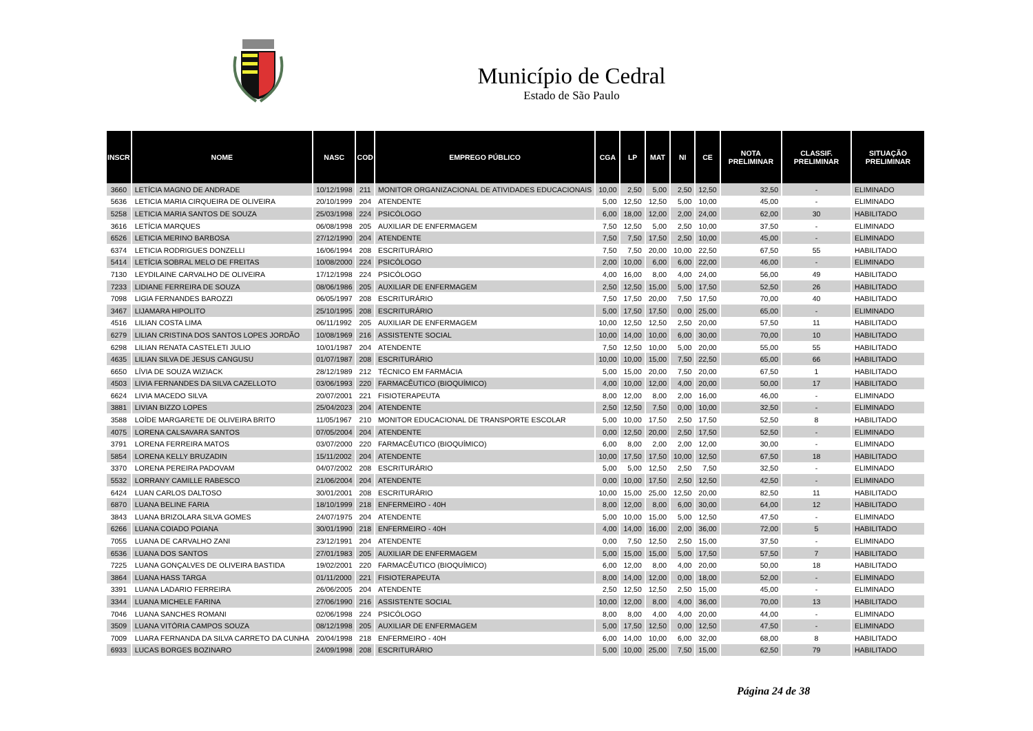Município de Cedral
Estado de São Paulo
| INSCR | NOME | NASC | COD | EMPREGO PÚBLICO | CGA | LP | MAT | NI | CE | NOTA PRELIMINAR | CLASSIF. PRELIMINAR | SITUAÇÃO PRELIMINAR |
| --- | --- | --- | --- | --- | --- | --- | --- | --- | --- | --- | --- | --- |
| 3660 | LETÍCIA MAGNO DE ANDRADE | 10/12/1998 | 211 | MONITOR ORGANIZACIONAL DE ATIVIDADES EDUCACIONAIS | 10,00 | 2,50 | 5,00 | 2,50 | 12,50 | 32,50 | - | ELIMINADO |
| 5636 | LETICIA MARIA CIRQUEIRA DE OLIVEIRA | 20/10/1999 | 204 | ATENDENTE | 5,00 | 12,50 | 12,50 | 5,00 | 10,00 | 45,00 | - | ELIMINADO |
| 5258 | LETICIA MARIA SANTOS DE SOUZA | 25/03/1998 | 224 | PSICÓLOGO | 6,00 | 18,00 | 12,00 | 2,00 | 24,00 | 62,00 | 30 | HABILITADO |
| 3616 | LETÍCIA MARQUES | 06/08/1998 | 205 | AUXILIAR DE ENFERMAGEM | 7,50 | 12,50 | 5,00 | 2,50 | 10,00 | 37,50 | - | ELIMINADO |
| 6526 | LETICIA MERINO BARBOSA | 27/12/1990 | 204 | ATENDENTE | 7,50 | 7,50 | 17,50 | 2,50 | 10,00 | 45,00 | - | ELIMINADO |
| 6374 | LETICIA RODRIGUES DONZELLI | 16/06/1994 | 208 | ESCRITURÁRIO | 7,50 | 7,50 | 20,00 | 10,00 | 22,50 | 67,50 | 55 | HABILITADO |
| 5414 | LETÍCIA SOBRAL MELO DE FREITAS | 10/08/2000 | 224 | PSICÓLOGO | 2,00 | 10,00 | 6,00 | 6,00 | 22,00 | 46,00 | - | ELIMINADO |
| 7130 | LEYDILAINE CARVALHO DE OLIVEIRA | 17/12/1998 | 224 | PSICÓLOGO | 4,00 | 16,00 | 8,00 | 4,00 | 24,00 | 56,00 | 49 | HABILITADO |
| 7233 | LIDIANE FERREIRA DE SOUZA | 08/06/1986 | 205 | AUXILIAR DE ENFERMAGEM | 2,50 | 12,50 | 15,00 | 5,00 | 17,50 | 52,50 | 26 | HABILITADO |
| 7098 | LIGIA FERNANDES BAROZZI | 06/05/1997 | 208 | ESCRITURÁRIO | 7,50 | 17,50 | 20,00 | 7,50 | 17,50 | 70,00 | 40 | HABILITADO |
| 3467 | LIJAMARA HIPOLITO | 25/10/1995 | 208 | ESCRITURÁRIO | 5,00 | 17,50 | 17,50 | 0,00 | 25,00 | 65,00 | - | ELIMINADO |
| 4516 | LILIAN COSTA LIMA | 06/11/1992 | 205 | AUXILIAR DE ENFERMAGEM | 10,00 | 12,50 | 12,50 | 2,50 | 20,00 | 57,50 | 11 | HABILITADO |
| 6279 | LILIAN CRISTINA DOS SANTOS LOPES JORDÃO | 10/08/1969 | 216 | ASSISTENTE SOCIAL | 10,00 | 14,00 | 10,00 | 6,00 | 30,00 | 70,00 | 10 | HABILITADO |
| 6298 | LILIAN RENATA CASTELETI JULIO | 10/01/1987 | 204 | ATENDENTE | 7,50 | 12,50 | 10,00 | 5,00 | 20,00 | 55,00 | 55 | HABILITADO |
| 4635 | LILIAN SILVA DE JESUS CANGUSU | 01/07/1987 | 208 | ESCRITURÁRIO | 10,00 | 10,00 | 15,00 | 7,50 | 22,50 | 65,00 | 66 | HABILITADO |
| 6650 | LÍVIA DE SOUZA WIZIACK | 28/12/1989 | 212 | TÉCNICO EM FARMÁCIA | 5,00 | 15,00 | 20,00 | 7,50 | 20,00 | 67,50 | 1 | HABILITADO |
| 4503 | LIVIA FERNANDES DA SILVA CAZELLOTO | 03/06/1993 | 220 | FARMACÊUTICO (BIOQUÍMICO) | 4,00 | 10,00 | 12,00 | 4,00 | 20,00 | 50,00 | 17 | HABILITADO |
| 6624 | LIVIA MACEDO SILVA | 20/07/2001 | 221 | FISIOTERAPEUTA | 8,00 | 12,00 | 8,00 | 2,00 | 16,00 | 46,00 | - | ELIMINADO |
| 3881 | LIVIAN BIZZO LOPES | 25/04/2023 | 204 | ATENDENTE | 2,50 | 12,50 | 7,50 | 0,00 | 10,00 | 32,50 | - | ELIMINADO |
| 3588 | LOÍDE MARGARETE DE OLIVEIRA BRITO | 11/05/1967 | 210 | MONITOR EDUCACIONAL DE TRANSPORTE ESCOLAR | 5,00 | 10,00 | 17,50 | 2,50 | 17,50 | 52,50 | 8 | HABILITADO |
| 4075 | LORENA CALSAVARA SANTOS | 07/05/2004 | 204 | ATENDENTE | 0,00 | 12,50 | 20,00 | 2,50 | 17,50 | 52,50 | - | ELIMINADO |
| 3791 | LORENA FERREIRA MATOS | 03/07/2000 | 220 | FARMACÊUTICO (BIOQUÍMICO) | 6,00 | 8,00 | 2,00 | 2,00 | 12,00 | 30,00 | - | ELIMINADO |
| 5854 | LORENA KELLY BRUZADIN | 15/11/2002 | 204 | ATENDENTE | 10,00 | 17,50 | 17,50 | 10,00 | 12,50 | 67,50 | 18 | HABILITADO |
| 3370 | LORENA PEREIRA PADOVAM | 04/07/2002 | 208 | ESCRITURÁRIO | 5,00 | 5,00 | 12,50 | 2,50 | 7,50 | 32,50 | - | ELIMINADO |
| 5532 | LORRANY CAMILLE RABESCO | 21/06/2004 | 204 | ATENDENTE | 0,00 | 10,00 | 17,50 | 2,50 | 12,50 | 42,50 | - | ELIMINADO |
| 6424 | LUAN CARLOS DALTOSO | 30/01/2001 | 208 | ESCRITURÁRIO | 10,00 | 15,00 | 25,00 | 12,50 | 20,00 | 82,50 | 11 | HABILITADO |
| 6870 | LUANA BELINE FARIA | 18/10/1999 | 218 | ENFERMEIRO - 40H | 8,00 | 12,00 | 8,00 | 6,00 | 30,00 | 64,00 | 12 | HABILITADO |
| 3843 | LUANA BRIZOLARA SILVA GOMES | 24/07/1975 | 204 | ATENDENTE | 5,00 | 10,00 | 15,00 | 5,00 | 12,50 | 47,50 | - | ELIMINADO |
| 6266 | LUANA COIADO POIANA | 30/01/1990 | 218 | ENFERMEIRO - 40H | 4,00 | 14,00 | 16,00 | 2,00 | 36,00 | 72,00 | 5 | HABILITADO |
| 7055 | LUANA DE CARVALHO ZANI | 23/12/1991 | 204 | ATENDENTE | 0,00 | 7,50 | 12,50 | 2,50 | 15,00 | 37,50 | - | ELIMINADO |
| 6536 | LUANA DOS SANTOS | 27/01/1983 | 205 | AUXILIAR DE ENFERMAGEM | 5,00 | 15,00 | 15,00 | 5,00 | 17,50 | 57,50 | 7 | HABILITADO |
| 7225 | LUANA GONÇALVES DE OLIVEIRA BASTIDA | 19/02/2001 | 220 | FARMACÊUTICO (BIOQUÍMICO) | 6,00 | 12,00 | 8,00 | 4,00 | 20,00 | 50,00 | 18 | HABILITADO |
| 3864 | LUANA HASS TARGA | 01/11/2000 | 221 | FISIOTERAPEUTA | 8,00 | 14,00 | 12,00 | 0,00 | 18,00 | 52,00 | - | ELIMINADO |
| 3391 | LUANA LADARIO FERREIRA | 26/06/2005 | 204 | ATENDENTE | 2,50 | 12,50 | 12,50 | 2,50 | 15,00 | 45,00 | - | ELIMINADO |
| 3344 | LUANA MICHELE FARINA | 27/06/1990 | 216 | ASSISTENTE SOCIAL | 10,00 | 12,00 | 8,00 | 4,00 | 36,00 | 70,00 | 13 | HABILITADO |
| 7046 | LUANA SANCHES ROMANI | 02/06/1998 | 224 | PSICÓLOGO | 8,00 | 8,00 | 4,00 | 4,00 | 20,00 | 44,00 | - | ELIMINADO |
| 3509 | LUANA VITÓRIA CAMPOS SOUZA | 08/12/1998 | 205 | AUXILIAR DE ENFERMAGEM | 5,00 | 17,50 | 12,50 | 0,00 | 12,50 | 47,50 | - | ELIMINADO |
| 7009 | LUARA FERNANDA DA SILVA CARRETO DA CUNHA | 20/04/1998 | 218 | ENFERMEIRO - 40H | 6,00 | 14,00 | 10,00 | 6,00 | 32,00 | 68,00 | 8 | HABILITADO |
| 6933 | LUCAS BORGES BOZINARO | 24/09/1998 | 208 | ESCRITURÁRIO | 5,00 | 10,00 | 25,00 | 7,50 | 15,00 | 62,50 | 79 | HABILITADO |
Página 24 de 38